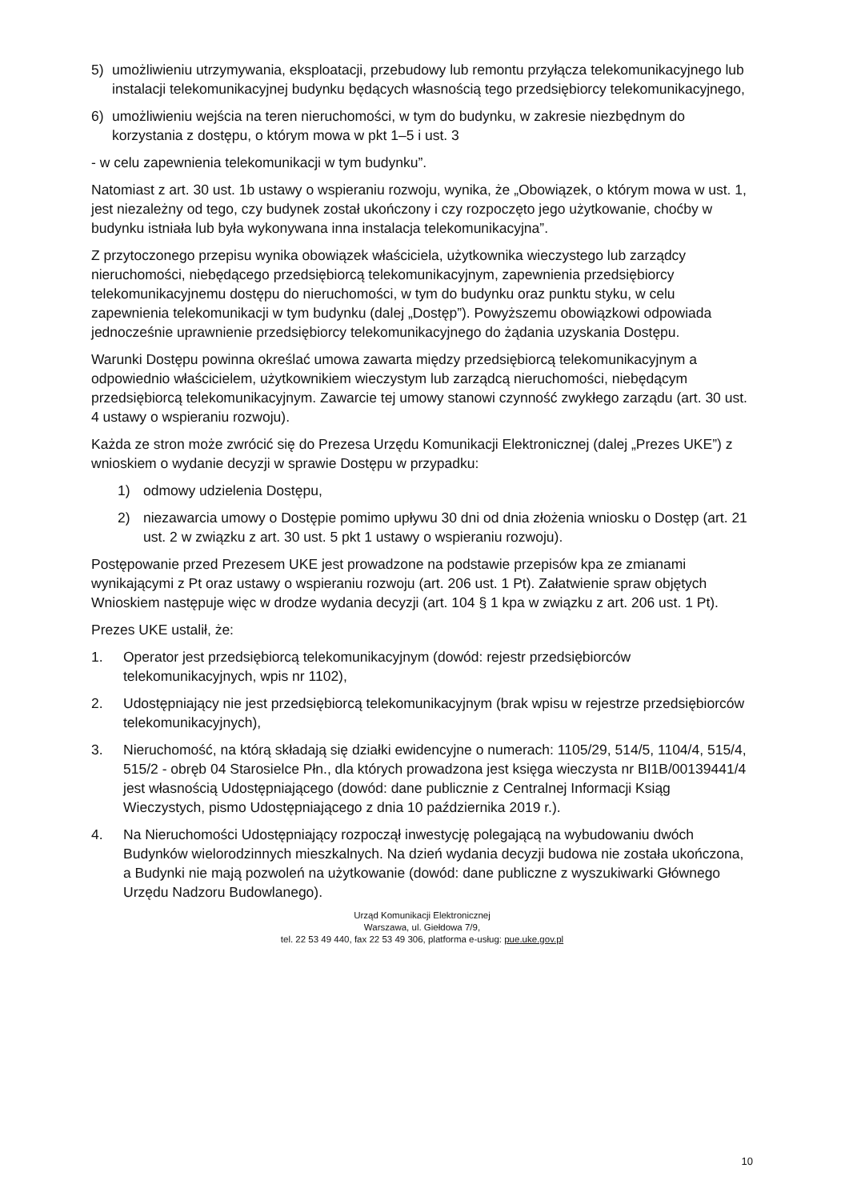5) umożliwieniu utrzymywania, eksploatacji, przebudowy lub remontu przyłącza telekomunikacyjnego lub instalacji telekomunikacyjnej budynku będących własnością tego przedsiębiorcy telekomunikacyjnego,
6) umożliwieniu wejścia na teren nieruchomości, w tym do budynku, w zakresie niezbędnym do korzystania z dostępu, o którym mowa w pkt 1–5 i ust. 3
- w celu zapewnienia telekomunikacji w tym budynku”.
Natomiast z art. 30 ust. 1b ustawy o wspieraniu rozwoju, wynika, że „Obowiązek, o którym mowa w ust. 1, jest niezależny od tego, czy budynek został ukończony i czy rozpoczęto jego użytkowanie, choćby w budynku istniała lub była wykonywana inna instalacja telekomunikacyjna”.
Z przytoczonego przepisu wynika obowiązek właściciela, użytkownika wieczystego lub zarządcy nieruchomości, niebędącego przedsiębiorcą telekomunikacyjnym, zapewnienia przedsiębiorcy telekomunikacyjnemu dostępu do nieruchomości, w tym do budynku oraz punktu styku, w celu zapewnienia telekomunikacji w tym budynku (dalej „Dostęp”). Powyższemu obowiązkowi odpowiada jednocześnie uprawnienie przedsiębiorcy telekomunikacyjnego do żądania uzyskania Dostępu.
Warunki Dostępu powinna określać umowa zawarta między przedsiębiorcą telekomunikacyjnym a odpowiednio właścicielem, użytkownikiem wieczystym lub zarządcą nieruchomości, niebędącym przedsiębiorcą telekomunikacyjnym. Zawarcie tej umowy stanowi czynność zwykłego zarządu (art. 30 ust. 4 ustawy o wspieraniu rozwoju).
Każda ze stron może zwrócić się do Prezesa Urzędu Komunikacji Elektronicznej (dalej „Prezes UKE”) z wnioskiem o wydanie decyzji w sprawie Dostępu w przypadku:
1) odmowy udzielenia Dostępu,
2) niezawarcia umowy o Dostępie pomimo upływu 30 dni od dnia złożenia wniosku o Dostęp (art. 21 ust. 2 w związku z art. 30 ust. 5 pkt 1 ustawy o wspieraniu rozwoju).
Postępowanie przed Prezesem UKE jest prowadzone na podstawie przepisów kpa ze zmianami wynikającymi z Pt oraz ustawy o wspieraniu rozwoju (art. 206 ust. 1 Pt). Załatwienie spraw objętych Wnioskiem następuje więc w drodze wydania decyzji (art. 104 § 1 kpa w związku z art. 206 ust. 1 Pt).
Prezes UKE ustalił, że:
1. Operator jest przedsiębiorcą telekomunikacyjnym (dowód: rejestr przedsiębiorców telekomunikacyjnych, wpis nr 1102),
2. Udostępniający nie jest przedsiębiorcą telekomunikacyjnym (brak wpisu w rejestrze przedsiębiorców telekomunikacyjnych),
3. Nieruchomość, na którą składają się działki ewidencyjne o numerach: 1105/29, 514/5, 1104/4, 515/4, 515/2 - obręb 04 Starosielce Płn., dla których prowadzona jest księga wieczysta nr BI1B/00139441/4 jest własnością Udostępniającego (dowód: dane publicznie z Centralnej Informacji Ksiąg Wieczystych, pismo Udostępniającego z dnia 10 października 2019 r.).
4. Na Nieruchomości Udostępniający rozpoczął inwestycję polegającą na wybudowaniu dwóch Budynków wielorodzinnych mieszkalnych. Na dzień wydania decyzji budowa nie została ukończona, a Budynki nie mają pozwoleń na użytkowanie (dowód: dane publiczne z wyszukiwarki Głównego Urzędu Nadzoru Budowlanego).
Urząd Komunikacji Elektronicznej
Warszawa, ul. Giełdowa 7/9,
tel. 22 53 49 440, fax 22 53 49 306, platforma e-usług: pue.uke.gov.pl
10